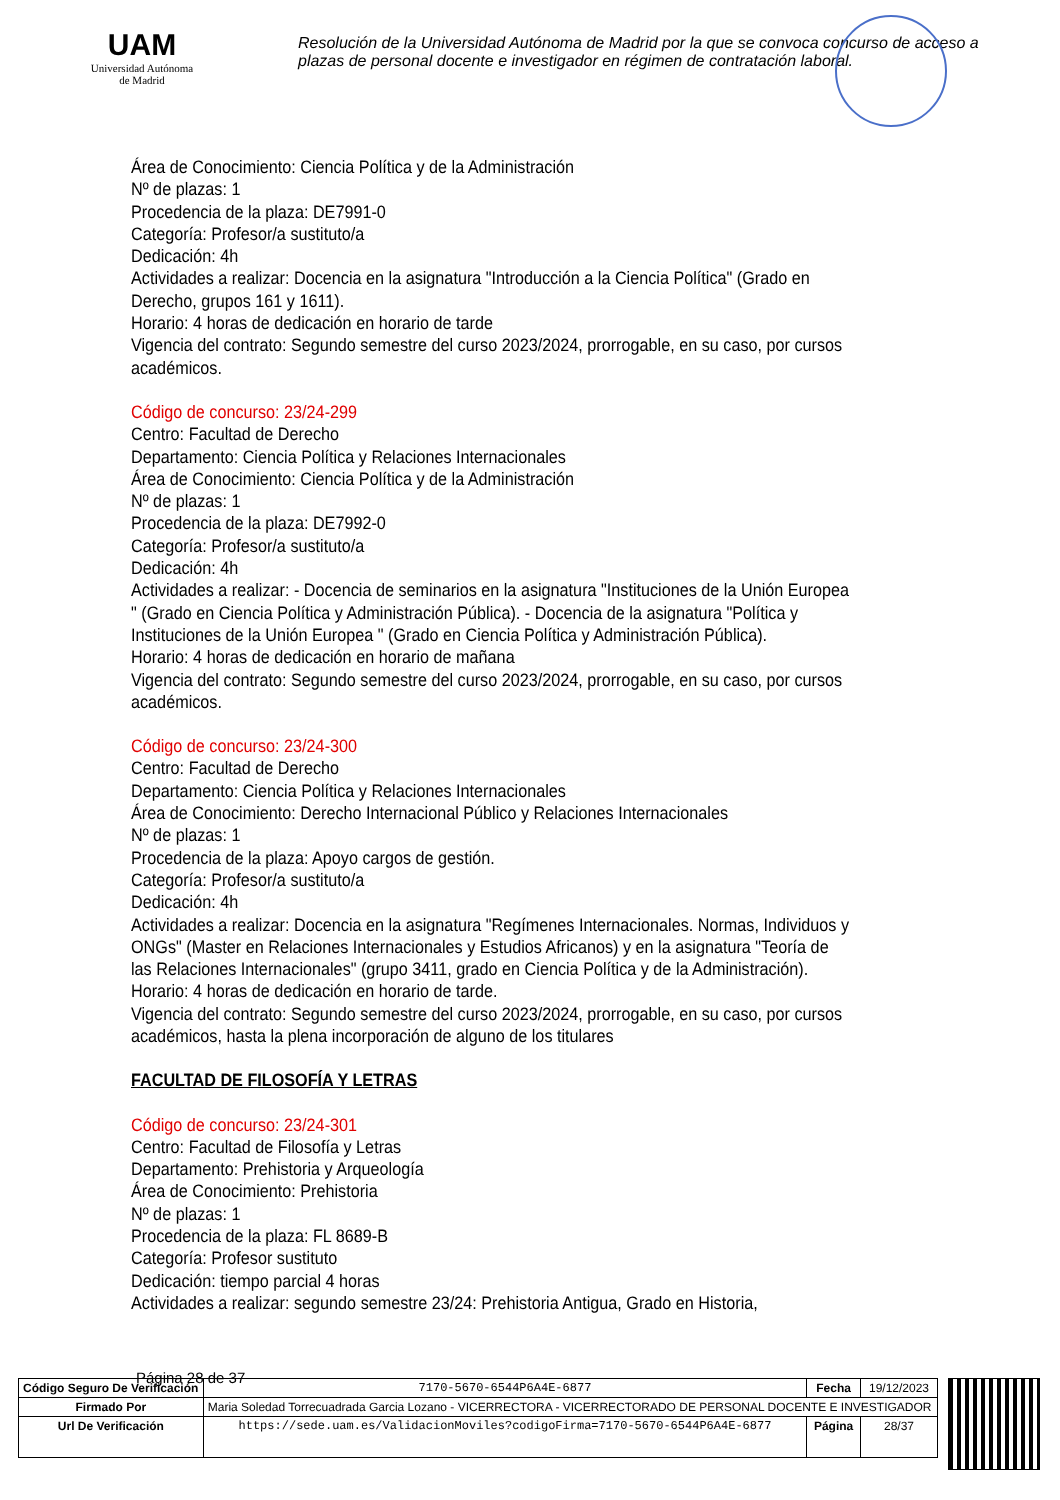UAM
Universidad Autónoma
de Madrid
Resolución de la Universidad Autónoma de Madrid por la que se convoca concurso de acceso a plazas de personal docente e investigador en régimen de contratación laboral.
Área de Conocimiento: Ciencia Política y de la Administración
Nº de plazas: 1
Procedencia de la plaza: DE7991-0
Categoría: Profesor/a sustituto/a
Dedicación: 4h
Actividades a realizar: Docencia en la asignatura "Introducción a la Ciencia Política" (Grado en Derecho, grupos 161 y 1611).
Horario: 4 horas de dedicación en horario de tarde
Vigencia del contrato: Segundo semestre del curso 2023/2024, prorrogable, en su caso, por cursos académicos.
Código de concurso: 23/24-299
Centro: Facultad de Derecho
Departamento: Ciencia Política y Relaciones Internacionales
Área de Conocimiento: Ciencia Política y de la Administración
Nº de plazas: 1
Procedencia de la plaza: DE7992-0
Categoría: Profesor/a sustituto/a
Dedicación: 4h
Actividades a realizar: - Docencia de seminarios en la asignatura "Instituciones de la Unión Europea " (Grado en Ciencia Política y Administración Pública). - Docencia de la asignatura "Política y Instituciones de la Unión Europea " (Grado en Ciencia Política y Administración Pública).
Horario: 4 horas de dedicación en horario de mañana
Vigencia del contrato: Segundo semestre del curso 2023/2024, prorrogable, en su caso, por cursos académicos.
Código de concurso: 23/24-300
Centro: Facultad de Derecho
Departamento: Ciencia Política y Relaciones Internacionales
Área de Conocimiento: Derecho Internacional Público y Relaciones Internacionales
Nº de plazas: 1
Procedencia de la plaza: Apoyo cargos de gestión.
Categoría: Profesor/a sustituto/a
Dedicación: 4h
Actividades a realizar: Docencia en la asignatura "Regímenes Internacionales. Normas, Individuos y ONGs" (Master en Relaciones Internacionales y Estudios Africanos) y en la asignatura "Teoría de las Relaciones Internacionales" (grupo 3411, grado en Ciencia Política y de la Administración).
Horario: 4 horas de dedicación en horario de tarde.
Vigencia del contrato: Segundo semestre del curso 2023/2024, prorrogable, en su caso, por cursos académicos, hasta la plena incorporación de alguno de los titulares
FACULTAD DE FILOSOFÍA Y LETRAS
Código de concurso: 23/24-301
Centro: Facultad de Filosofía y Letras
Departamento: Prehistoria y Arqueología
Área de Conocimiento: Prehistoria
Nº de plazas: 1
Procedencia de la plaza: FL 8689-B
Categoría: Profesor sustituto
Dedicación: tiempo parcial 4 horas
Actividades a realizar: segundo semestre 23/24: Prehistoria Antigua, Grado en Historia,
Página 28 de 37
| Código Seguro De Verificación | 7170-5670-6544P6A4E-6877 | Fecha | 19/12/2023 |
| Firmado Por | Maria Soledad Torrecuadrada Garcia Lozano - VICERRECTORA - VICERRECTORADO DE PERSONAL DOCENTE E INVESTIGADOR | | |
| Url De Verificación | https://sede.uam.es/ValidacionMoviles?codigoFirma=7170-5670-6544P6A4E-6877 | Página | 28/37 |